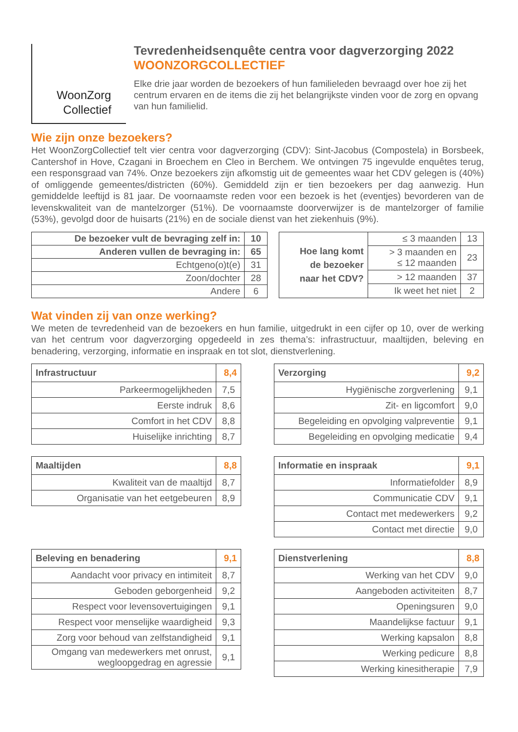WoonZorg
Collectief
Tevredenheidsenquête centra voor dagverzorging 2022
WOONZORGCOLLECTIEF
Elke drie jaar worden de bezoekers of hun familieleden bevraagd over hoe zij het centrum ervaren en de items die zij het belangrijkste vinden voor de zorg en opvang van hun familielid.
Wie zijn onze bezoekers?
Het WoonZorgCollectief telt vier centra voor dagverzorging (CDV): Sint-Jacobus (Compostela) in Borsbeek, Cantershof in Hove, Czagani in Broechem en Cleo in Berchem. We ontvingen 75 ingevulde enquêtes terug, een responsgraad van 74%. Onze bezoekers zijn afkomstig uit de gemeentes waar het CDV gelegen is (40%) of omliggende gemeentes/districten (60%). Gemiddeld zijn er tien bezoekers per dag aanwezig. Hun gemiddelde leeftijd is 81 jaar. De voornaamste reden voor een bezoek is het (eventjes) bevorderen van de levenskwaliteit van de mantelzorger (51%). De voornaamste doorverwijzer is de mantelzorger of familie (53%), gevolgd door de huisarts (21%) en de sociale dienst van het ziekenhuis (9%).
| De bezoeker vult de bevraging zelf in: | 10 |
| Anderen vullen de bevraging in: | 65 |
| Echtgeno(o)t(e) | 31 |
| Zoon/dochter | 28 |
| Andere | 6 |
| Hoe lang komt de bezoeker naar het CDV? | ≤ 3 maanden | 13 |
| | > 3 maanden en ≤ 12 maanden | 23 |
| | > 12 maanden | 37 |
| | Ik weet het niet | 2 |
Wat vinden zij van onze werking?
We meten de tevredenheid van de bezoekers en hun familie, uitgedrukt in een cijfer op 10, over de werking van het centrum voor dagverzorging opgedeeld in zes thema’s: infrastructuur, maaltijden, beleving en benadering, verzorging, informatie en inspraak en tot slot, dienstverlening.
| Infrastructuur | 8,4 |
| Parkeermogelijkheden | 7,5 |
| Eerste indruk | 8,6 |
| Comfort in het CDV | 8,8 |
| Huiselijke inrichting | 8,7 |
| Verzorging | 9,2 |
| Hygiënische zorgverlening | 9,1 |
| Zit- en ligcomfort | 9,0 |
| Begeleiding en opvolging valpreventie | 9,1 |
| Begeleiding en opvolging medicatie | 9,4 |
| Maaltijden | 8,8 |
| Kwaliteit van de maaltijd | 8,7 |
| Organisatie van het eetgebeuren | 8,9 |
| Informatie en inspraak | 9,1 |
| Informatiefolder | 8,9 |
| Communicatie CDV | 9,1 |
| Contact met medewerkers | 9,2 |
| Contact met directie | 9,0 |
| Beleving en benadering | 9,1 |
| Aandacht voor privacy en intimiteit | 8,7 |
| Geboden geborgenheid | 9,2 |
| Respect voor levensovertuigingen | 9,1 |
| Respect voor menselijke waardigheid | 9,3 |
| Zorg voor behoud van zelfstandigheid | 9,1 |
| Omgang van medewerkers met onrust, wegloopgedrag en agressie | 9,1 |
| Dienstverlening | 8,8 |
| Werking van het CDV | 9,0 |
| Aangeboden activiteiten | 8,7 |
| Openingsuren | 9,0 |
| Maandelijkse factuur | 9,1 |
| Werking kapsalon | 8,8 |
| Werking pedicure | 8,8 |
| Werking kinesitherapie | 7,9 |